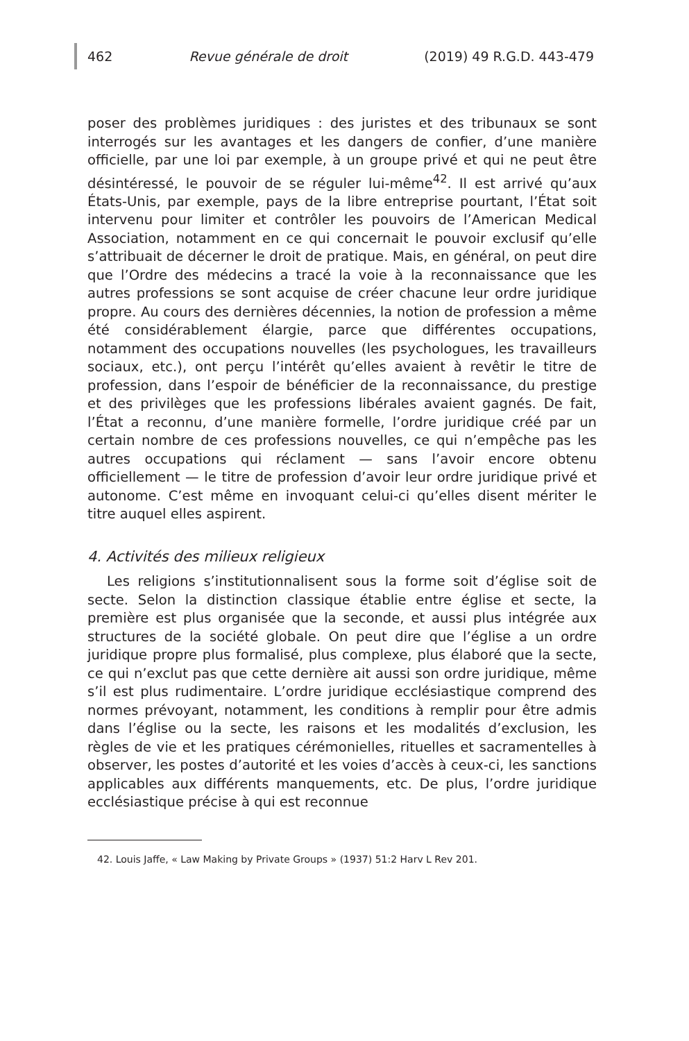462 Revue générale de droit (2019) 49 R.G.D. 443-479
poser des problèmes juridiques : des juristes et des tribunaux se sont interrogés sur les avantages et les dangers de confier, d’une manière officielle, par une loi par exemple, à un groupe privé et qui ne peut être désintéressé, le pouvoir de se réguler lui-même<sup>42</sup>. Il est arrivé qu’aux États-Unis, par exemple, pays de la libre entreprise pourtant, l’État soit intervenu pour limiter et contrôler les pouvoirs de l’American Medical Association, notamment en ce qui concernait le pouvoir exclusif qu’elle s’attribuait de décerner le droit de pratique. Mais, en général, on peut dire que l’Ordre des médecins a tracé la voie à la reconnaissance que les autres professions se sont acquise de créer chacune leur ordre juridique propre. Au cours des dernières décennies, la notion de profession a même été considérablement élargie, parce que différentes occupations, notamment des occupations nouvelles (les psychologues, les travailleurs sociaux, etc.), ont perçu l’intérêt qu’elles avaient à revêtir le titre de profession, dans l’espoir de bénéficier de la reconnaissance, du prestige et des privilèges que les professions libérales avaient gagnés. De fait, l’État a reconnu, d’une manière formelle, l’ordre juridique créé par un certain nombre de ces professions nouvelles, ce qui n’empêche pas les autres occupations qui réclament — sans l’avoir encore obtenu officiellement — le titre de profession d’avoir leur ordre juridique privé et autonome. C’est même en invoquant celui-ci qu’elles disent mériter le titre auquel elles aspirent.
4. Activités des milieux religieux
Les religions s’institutionnalisent sous la forme soit d’église soit de secte. Selon la distinction classique établie entre église et secte, la première est plus organisée que la seconde, et aussi plus intégrée aux structures de la société globale. On peut dire que l’église a un ordre juridique propre plus formalisé, plus complexe, plus élaboré que la secte, ce qui n’exclut pas que cette dernière ait aussi son ordre juridique, même s’il est plus rudimentaire. L’ordre juridique ecclésiastique comprend des normes prévoyant, notamment, les conditions à remplir pour être admis dans l’église ou la secte, les raisons et les modalités d’exclusion, les règles de vie et les pratiques cérémonielles, rituelles et sacramentelles à observer, les postes d’autorité et les voies d’accès à ceux-ci, les sanctions applicables aux différents manquements, etc. De plus, l’ordre juridique ecclésiastique précise à qui est reconnue
42. Louis Jaffe, « Law Making by Private Groups » (1937) 51:2 Harv L Rev 201.